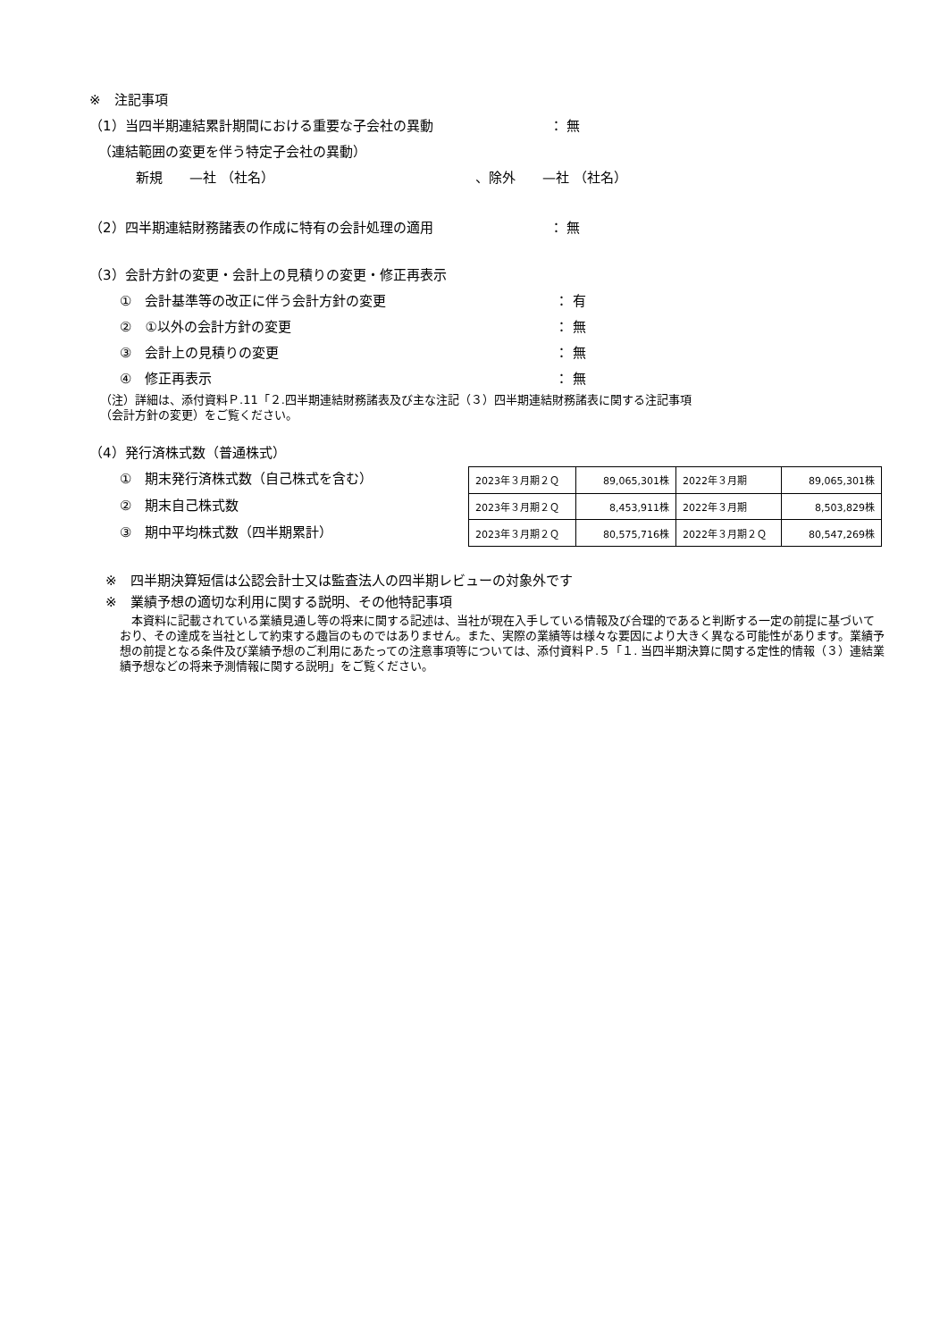※　注記事項
（1） 当四半期連結累計期間における重要な子会社の異動 ： 無
（連結範囲の変更を伴う特定子会社の異動）
新規　　—社 （社名） 、除外　　—社 （社名）
（2） 四半期連結財務諸表の作成に特有の会計処理の適用 ： 無
（3）会計方針の変更・会計上の見積りの変更・修正再表示
①　会計基準等の改正に伴う会計方針の変更 ： 有
②　①以外の会計方針の変更 ： 無
③　会計上の見積りの変更 ： 無
④　修正再表示 ： 無
（注）詳細は、添付資料Ｐ.11「２.四半期連結財務諸表及び主な注記（３）四半期連結財務諸表に関する注記事項
（会計方針の変更）をご覧ください。
（4）発行済株式数（普通株式）
①　期末発行済株式数（自己株式を含む）
②　期末自己株式数
③　期中平均株式数（四半期累計）
| 2023年３月期２Ｑ | 89,065,301株 | 2022年３月期 | 89,065,301株 |
| 2023年３月期２Ｑ | 8,453,911株 | 2022年３月期 | 8,503,829株 |
| 2023年３月期２Ｑ | 80,575,716株 | 2022年３月期２Ｑ | 80,547,269株 |
※　四半期決算短信は公認会計士又は監査法人の四半期レビューの対象外です
※　業績予想の適切な利用に関する説明、その他特記事項
　本資料に記載されている業績見通し等の将来に関する記述は、当社が現在入手している情報及び合理的であると判断する一定の前提に基づいており、その達成を当社として約束する趣旨のものではありません。また、実際の業績等は様々な要因により大きく異なる可能性があります。業績予想の前提となる条件及び業績予想のご利用にあたっての注意事項等については、添付資料Ｐ.５「１. 当四半期決算に関する定性的情報（３）連結業績予想などの将来予測情報に関する説明」をご覧ください。